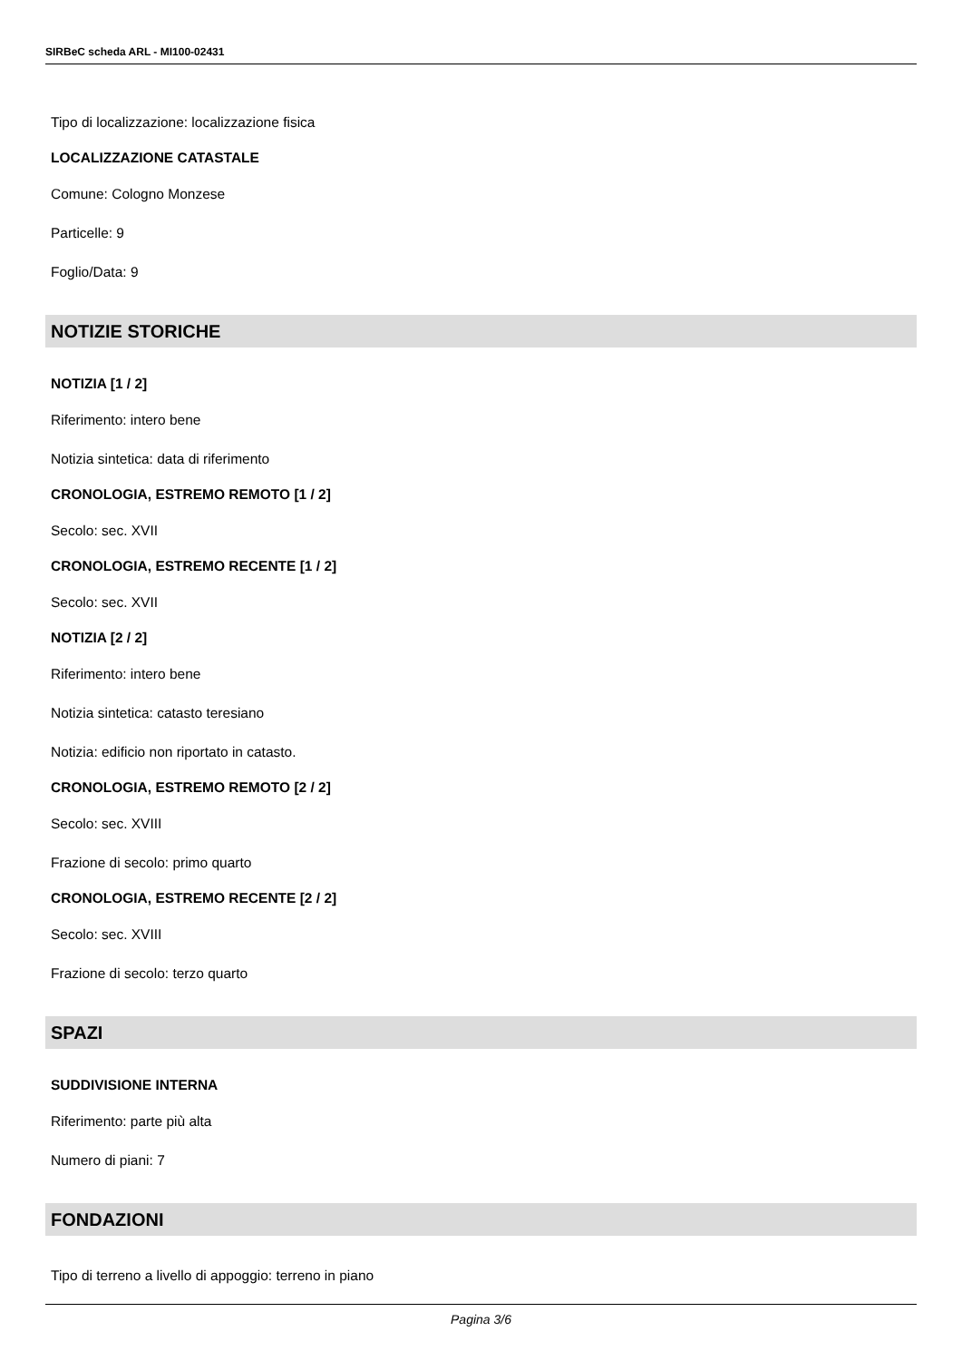SIRBeC scheda ARL - MI100-02431
Tipo di localizzazione: localizzazione fisica
LOCALIZZAZIONE CATASTALE
Comune: Cologno Monzese
Particelle: 9
Foglio/Data: 9
NOTIZIE STORICHE
NOTIZIA [1 / 2]
Riferimento: intero bene
Notizia sintetica: data di riferimento
CRONOLOGIA, ESTREMO REMOTO [1 / 2]
Secolo: sec. XVII
CRONOLOGIA, ESTREMO RECENTE [1 / 2]
Secolo: sec. XVII
NOTIZIA [2 / 2]
Riferimento: intero bene
Notizia sintetica: catasto teresiano
Notizia: edificio non riportato in catasto.
CRONOLOGIA, ESTREMO REMOTO [2 / 2]
Secolo: sec. XVIII
Frazione di secolo: primo quarto
CRONOLOGIA, ESTREMO RECENTE [2 / 2]
Secolo: sec. XVIII
Frazione di secolo: terzo quarto
SPAZI
SUDDIVISIONE INTERNA
Riferimento: parte più alta
Numero di piani: 7
FONDAZIONI
Tipo di terreno a livello di appoggio: terreno in piano
Pagina 3/6